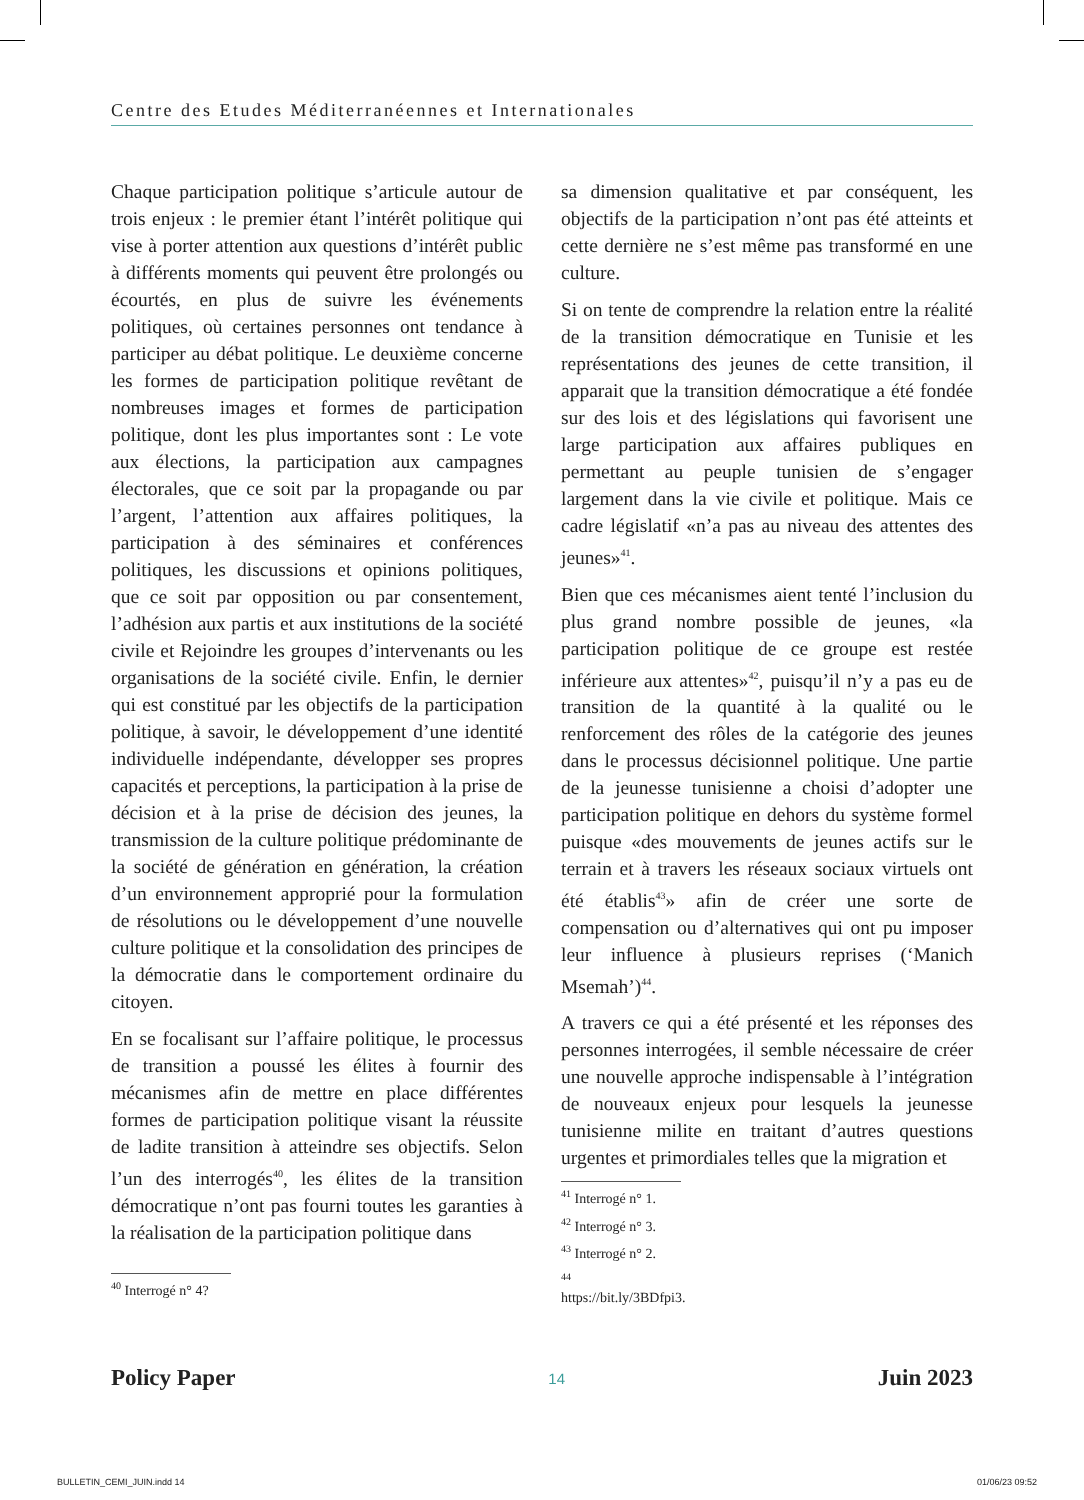Centre des Etudes Méditerranéennes et Internationales
Chaque participation politique s’articule autour de trois enjeux : le premier étant l’intérêt politique qui vise à porter attention aux questions d’intérêt public à différents moments qui peuvent être prolongés ou écourtés, en plus de suivre les événements politiques, où certaines personnes ont tendance à participer au débat politique. Le deuxième concerne les formes de participation politique revêtant de nombreuses images et formes de participation politique, dont les plus importantes sont : Le vote aux élections, la participation aux campagnes électorales, que ce soit par la propagande ou par l’argent, l’attention aux affaires politiques, la participation à des séminaires et conférences politiques, les discussions et opinions politiques, que ce soit par opposition ou par consentement, l’adhésion aux partis et aux institutions de la société civile et Rejoindre les groupes d’intervenants ou les organisations de la société civile. Enfin, le dernier qui est constitué par les objectifs de la participation politique, à savoir, le développement d’une identité individuelle indépendante, développer ses propres capacités et perceptions, la participation à la prise de décision et à la prise de décision des jeunes, la transmission de la culture politique prédominante de la société de génération en génération, la création d’un environnement approprié pour la formulation de résolutions ou le développement d’une nouvelle culture politique et la consolidation des principes de la démocratie dans le comportement ordinaire du citoyen.
En se focalisant sur l’affaire politique, le processus de transition a poussé les élites à fournir des mécanismes afin de mettre en place différentes formes de participation politique visant la réussite de ladite transition à atteindre ses objectifs. Selon l’un des interrogés<sup>40</sup>, les élites de la transition démocratique n’ont pas fourni toutes les garanties à la réalisation de la participation politique dans
<sup>40</sup> Interrogé n° 4?
sa dimension qualitative et par conséquent, les objectifs de la participation n’ont pas été atteints et cette dernière ne s’est même pas transformé en une culture.
Si on tente de comprendre la relation entre la réalité de la transition démocratique en Tunisie et les représentations des jeunes de cette transition, il apparait que la transition démocratique a été fondée sur des lois et des législations qui favorisent une large participation aux affaires publiques en permettant au peuple tunisien de s’engager largement dans la vie civile et politique. Mais ce cadre législatif «n’a pas au niveau des attentes des jeunes»<sup>41</sup>.
Bien que ces mécanismes aient tenté l’inclusion du plus grand nombre possible de jeunes, «la participation politique de ce groupe est restée inférieure aux attentes»<sup>42</sup>, puisqu’il n’y a pas eu de transition de la quantité à la qualité ou le renforcement des rôles de la catégorie des jeunes dans le processus décisionnel politique. Une partie de la jeunesse tunisienne a choisi d’adopter une participation politique en dehors du système formel puisque «des mouvements de jeunes actifs sur le terrain et à travers les réseaux sociaux virtuels ont été établis<sup>43</sup>» afin de créer une sorte de compensation ou d’alternatives qui ont pu imposer leur influence à plusieurs reprises (‘Manich Msemah’)<sup>44</sup>.
A travers ce qui a été présenté et les réponses des personnes interrogées, il semble nécessaire de créer une nouvelle approche indispensable à l’intégration de nouveaux enjeux pour lesquels la jeunesse tunisienne milite en traitant d’autres questions urgentes et primordiales telles que la migration et
<sup>41</sup> Interrogé n° 1.
<sup>42</sup> Interrogé n° 3.
<sup>43</sup> Interrogé n° 2.
<sup>44</sup> https://bit.ly/3BDfpi3.
Policy Paper 14 Juin 2023
BULLETIN_CEMI_JUIN.indd 14 01/06/23 09:52